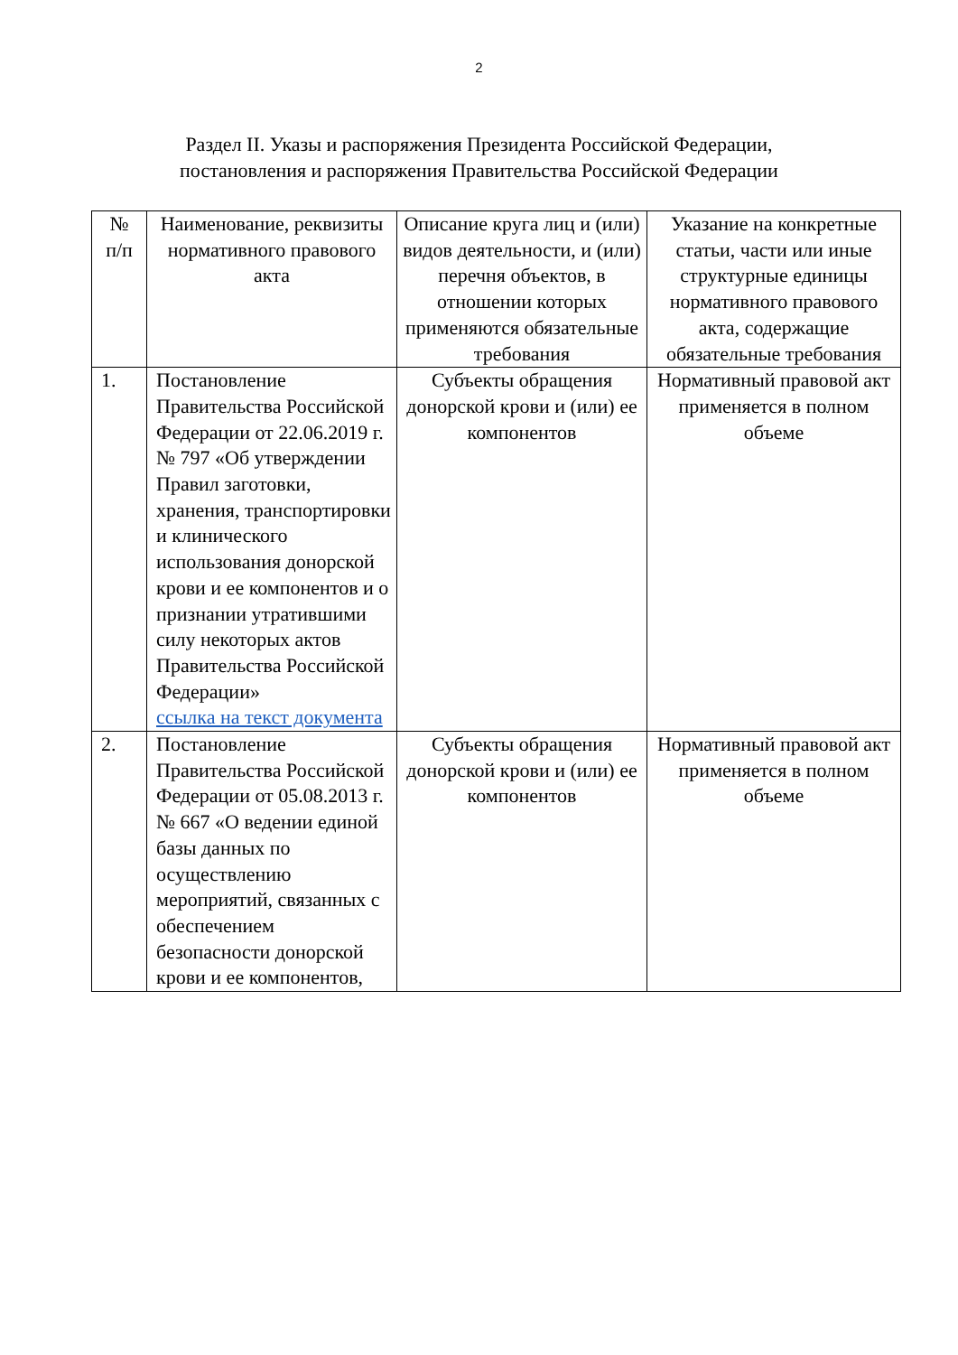2
Раздел II. Указы и распоряжения Президента Российской Федерации,
постановления и распоряжения Правительства Российской Федерации
| № п/п | Наименование, реквизиты нормативного правового акта | Описание круга лиц и (или) видов деятельности, и (или) перечня объектов, в отношении которых применяются обязательные требования | Указание на конкретные статьи, части или иные структурные единицы нормативного правового акта, содержащие обязательные требования |
| --- | --- | --- | --- |
| 1. | Постановление Правительства Российской Федерации от 22.06.2019 г. № 797 «Об утверждении Правил заготовки, хранения, транспортировки и клинического использования донорской крови и ее компонентов и о признании утратившими силу некоторых актов Правительства Российской Федерации» ссылка на текст документа | Субъекты обращения донорской крови и (или) ее компонентов | Нормативный правовой акт применяется в полном объеме |
| 2. | Постановление Правительства Российской Федерации от 05.08.2013 г. № 667 «О ведении единой базы данных по осуществлению мероприятий, связанных с обеспечением безопасности донорской крови и ее компонентов, | Субъекты обращения донорской крови и (или) ее компонентов | Нормативный правовой акт применяется в полном объеме |